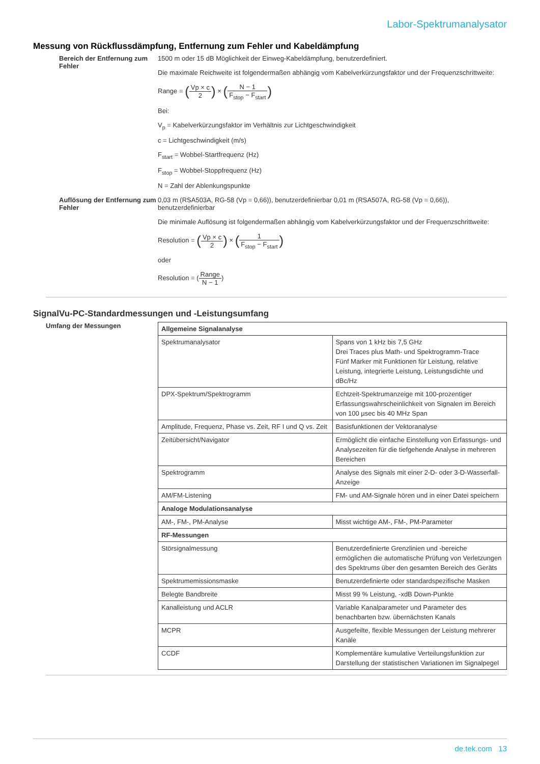Labor-Spektrumanalysator
Messung von Rückflussdämpfung, Entfernung zum Fehler und Kabeldämpfung
Bereich der Entfernung zum Fehler
1500 m oder 15 dB Möglichkeit der Einweg-Kabeldämpfung, benutzerdefiniert.
Die maximale Reichweite ist folgendermaßen abhängig vom Kabelverkürzungsfaktor und der Frequenzschrittweite:
Range = (Vp × c 2) × (N − 1 F<sub>stop</sub> − F<sub>start</sub>)
Bei:
V<sub>p</sub> = Kabelverkürzungsfaktor im Verhältnis zur Lichtgeschwindigkeit
c = Lichtgeschwindigkeit (m/s)
F<sub>start</sub> = Wobbel-Startfrequenz (Hz)
F<sub>stop</sub> = Wobbel-Stoppfrequenz (Hz)
N = Zahl der Ablenkungspunkte
Auflösung der Entfernung zum Fehler
0,03 m (RSA503A, RG-58 (Vp = 0,66)), benutzerdefinierbar 0,01 m (RSA507A, RG-58 (Vp = 0,66)), benutzerdefinierbar
Die minimale Auflösung ist folgendermaßen abhängig vom Kabelverkürzungsfaktor und der Frequenzschrittweite:
Resolution = (Vp × c 2) × (1 F<sub>stop</sub> − F<sub>start</sub>)
oder
Resolution = (Range N − 1)
SignalVu-PC-Standardmessungen und -Leistungsumfang
Umfang der Messungen
| Allgemeine Signalanalyse | |
| Spektrumanalysator | Spans von 1 kHz bis 7,5 GHz Drei Traces plus Math- und Spektrogramm-Trace Fünf Marker mit Funktionen für Leistung, relative Leistung, integrierte Leistung, Leistungsdichte und dBc/Hz |
| DPX-Spektrum/Spektrogramm | Echtzeit-Spektrumanzeige mit 100-prozentiger Erfassungswahrscheinlichkeit von Signalen im Bereich von 100 µsec bis 40 MHz Span |
| Amplitude, Frequenz, Phase vs. Zeit, RF I und Q vs. Zeit | Basisfunktionen der Vektoranalyse |
| Zeitübersicht/Navigator | Ermöglicht die einfache Einstellung von Erfassungs- und Analysezeiten für die tiefgehende Analyse in mehreren Bereichen |
| Spektrogramm | Analyse des Signals mit einer 2-D- oder 3-D-Wasserfall-Anzeige |
| AM/FM-Listening | FM- und AM-Signale hören und in einer Datei speichern |
| Analoge Modulationsanalyse | |
| AM-, FM-, PM-Analyse | Misst wichtige AM-, FM-, PM-Parameter |
| RF-Messungen | |
| Störsignalmessung | Benutzerdefinierte Grenzlinien und -bereiche ermöglichen die automatische Prüfung von Verletzungen des Spektrums über den gesamten Bereich des Geräts |
| Spektrumemissionsmaske | Benutzerdefinierte oder standardspezifische Masken |
| Belegte Bandbreite | Misst 99 % Leistung, -xdB Down-Punkte |
| Kanalleistung und ACLR | Variable Kanalparameter und Parameter des benachbarten bzw. übernächsten Kanals |
| MCPR | Ausgefeilte, flexible Messungen der Leistung mehrerer Kanäle |
| CCDF | Komplementäre kumulative Verteilungsfunktion zur Darstellung der statistischen Variationen im Signalpegel |
de.tek.com 13